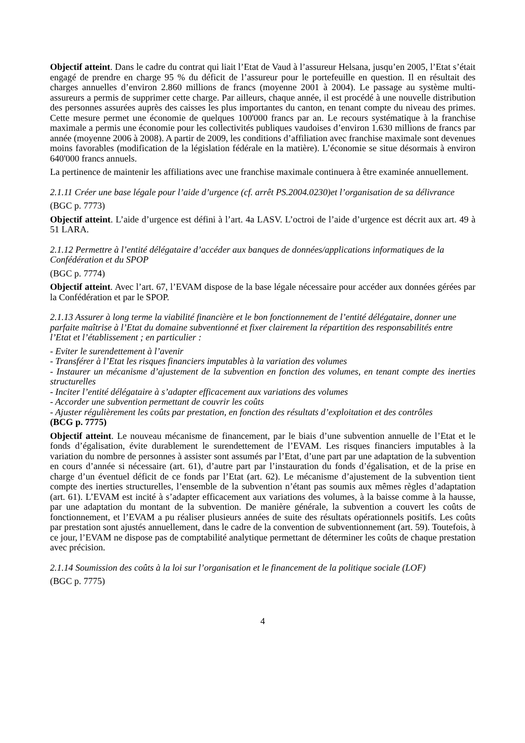Objectif atteint. Dans le cadre du contrat qui liait l’Etat de Vaud à l’assureur Helsana, jusqu’en 2005, l’Etat s’était engagé de prendre en charge 95 % du déficit de l’assureur pour le portefeuille en question. Il en résultait des charges annuelles d’environ 2.860 millions de francs (moyenne 2001 à 2004). Le passage au système multi-assureurs a permis de supprimer cette charge. Par ailleurs, chaque année, il est procédé à une nouvelle distribution des personnes assurées auprès des caisses les plus importantes du canton, en tenant compte du niveau des primes. Cette mesure permet une économie de quelques 100'000 francs par an. Le recours systématique à la franchise maximale a permis une économie pour les collectivités publiques vaudoises d’environ 1.630 millions de francs par année (moyenne 2006 à 2008). A partir de 2009, les conditions d’affiliation avec franchise maximale sont devenues moins favorables (modification de la législation fédérale en la matière). L’économie se situe désormais à environ 640'000 francs annuels.
La pertinence de maintenir les affiliations avec une franchise maximale continuera à être examinée annuellement.
2.1.11 Créer une base légale pour l’aide d’urgence (cf. arrêt PS.2004.0230)et l’organisation de sa délivrance
(BGC p. 7773)
Objectif atteint. L’aide d’urgence est défini à l’art. 4a LASV. L’octroi de l’aide d’urgence est décrit aux art. 49 à 51 LARA.
2.1.12 Permettre à l’entité délégataire d’accéder aux banques de données/applications informatiques de la Confédération et du SPOP
(BGC p. 7774)
Objectif atteint. Avec l’art. 67, l’EVAM dispose de la base légale nécessaire pour accéder aux données gérées par la Confédération et par le SPOP.
2.1.13 Assurer à long terme la viabilité financière et le bon fonctionnement de l’entité délégataire, donner une parfaite maîtrise à l’Etat du domaine subventionné et fixer clairement la répartition des responsabilités entre l’Etat et l’établissement ; en particulier :
- Eviter le surendettement à l’avenir
- Transférer à l’Etat les risques financiers imputables à la variation des volumes
- Instaurer un mécanisme d’ajustement de la subvention en fonction des volumes, en tenant compte des inerties structurelles
- Inciter l’entité délégataire à s’adapter efficacement aux variations des volumes
- Accorder une subvention permettant de couvrir les coûts
- Ajuster régulièrement les coûts par prestation, en fonction des résultats d’exploitation et des contrôles
(BCG p. 7775)
Objectif atteint. Le nouveau mécanisme de financement, par le biais d’une subvention annuelle de l’Etat et le fonds d’égalisation, évite durablement le surendettement de l’EVAM. Les risques financiers imputables à la variation du nombre de personnes à assister sont assumés par l’Etat, d’une part par une adaptation de la subvention en cours d’année si nécessaire (art. 61), d’autre part par l’instauration du fonds d’égalisation, et de la prise en charge d’un éventuel déficit de ce fonds par l’Etat (art. 62). Le mécanisme d’ajustement de la subvention tient compte des inerties structurelles, l’ensemble de la subvention n’étant pas soumis aux mêmes règles d’adaptation (art. 61). L’EVAM est incité à s’adapter efficacement aux variations des volumes, à la baisse comme à la hausse, par une adaptation du montant de la subvention. De manière générale, la subvention a couvert les coûts de fonctionnement, et l’EVAM a pu réaliser plusieurs années de suite des résultats opérationnels positifs. Les coûts par prestation sont ajustés annuellement, dans le cadre de la convention de subventionnement (art. 59). Toutefois, à ce jour, l’EVAM ne dispose pas de comptabilité analytique permettant de déterminer les coûts de chaque prestation avec précision.
2.1.14 Soumission des coûts à la loi sur l’organisation et le financement de la politique sociale (LOF)
(BGC p. 7775)
4